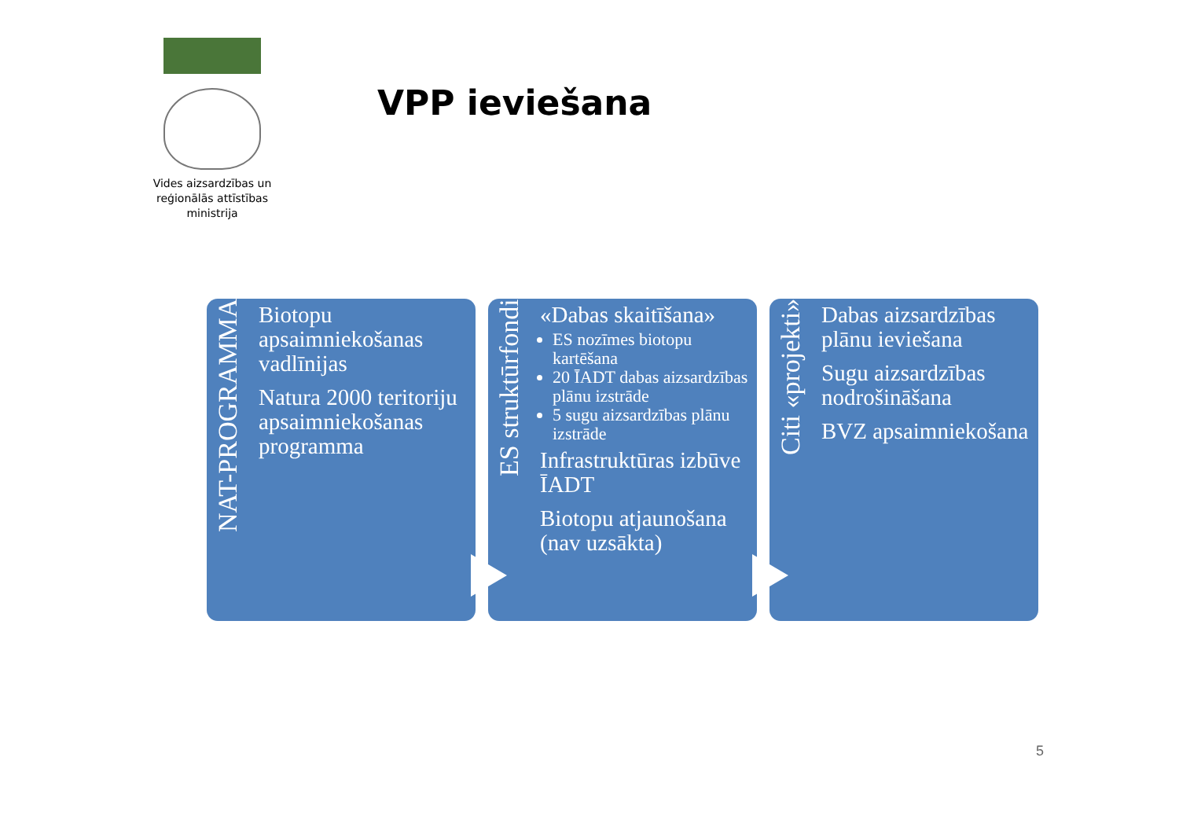Vides aizsardzības un reģionālās attīstības ministrija
VPP ieviešana
NAT-PROGRAMMA
Biotopu apsaimniekošanas vadlīnijas
Natura 2000 teritoriju apsaimniekošanas programma
ES struktūrfondi
«Dabas skaitīšana»
ES nozīmes biotopu kartēšana
20 ĪADT dabas aizsardzības plānu izstrāde
5 sugu aizsardzības plānu izstrāde
Infrastruktūras izbūve ĪADT
Biotopu atjaunošana (nav uzsākta)
Citi «projekti»
Dabas aizsardzības plānu ieviešana
Sugu aizsardzības nodrošināšana
BVZ apsaimniekošana
5